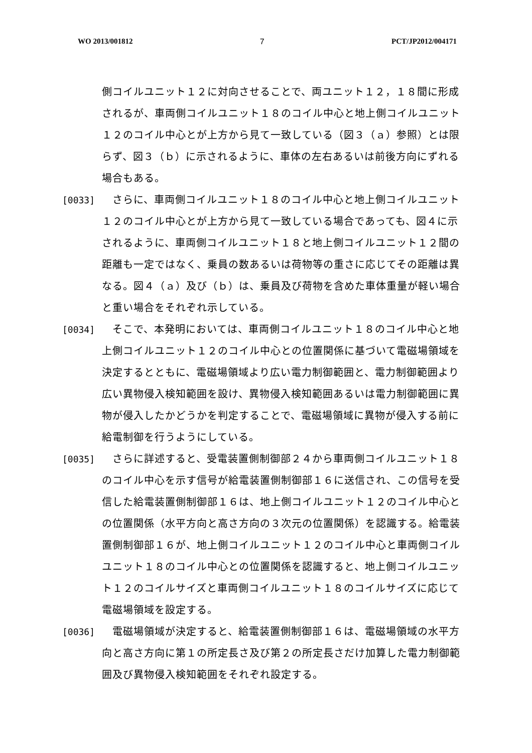WO 2013/001812 7 PCT/JP2012/004171
側コイルユニット１２に対向させることで、両ユニット１２，１８間に形成されるが、車両側コイルユニット１８のコイル中心と地上側コイルユニット１２のコイル中心とが上方から見て一致している（図３（ａ）参照）とは限らず、図３（ｂ）に示されるように、車体の左右あるいは前後方向にずれる場合もある。
[0033] 　さらに、車両側コイルユニット１８のコイル中心と地上側コイルユニット１２のコイル中心とが上方から見て一致している場合であっても、図４に示されるように、車両側コイルユニット１８と地上側コイルユニット１２間の距離も一定ではなく、乗員の数あるいは荷物等の重さに応じてその距離は異なる。図４（ａ）及び（ｂ）は、乗員及び荷物を含めた車体重量が軽い場合と重い場合をそれぞれ示している。
[0034] 　そこで、本発明においては、車両側コイルユニット１８のコイル中心と地上側コイルユニット１２のコイル中心との位置関係に基づいて電磁場領域を決定するとともに、電磁場領域より広い電力制御範囲と、電力制御範囲より広い異物侵入検知範囲を設け、異物侵入検知範囲あるいは電力制御範囲に異物が侵入したかどうかを判定することで、電磁場領域に異物が侵入する前に給電制御を行うようにしている。
[0035] 　さらに詳述すると、受電装置側制御部２４から車両側コイルユニット１８のコイル中心を示す信号が給電装置側制御部１６に送信され、この信号を受信した給電装置側制御部１６は、地上側コイルユニット１２のコイル中心との位置関係（水平方向と高さ方向の３次元の位置関係）を認識する。給電装置側制御部１６が、地上側コイルユニット１２のコイル中心と車両側コイルユニット１８のコイル中心との位置関係を認識すると、地上側コイルユニット１２のコイルサイズと車両側コイルユニット１８のコイルサイズに応じて電磁場領域を設定する。
[0036] 　電磁場領域が決定すると、給電装置側制御部１６は、電磁場領域の水平方向と高さ方向に第１の所定長さ及び第２の所定長さだけ加算した電力制御範囲及び異物侵入検知範囲をそれぞれ設定する。